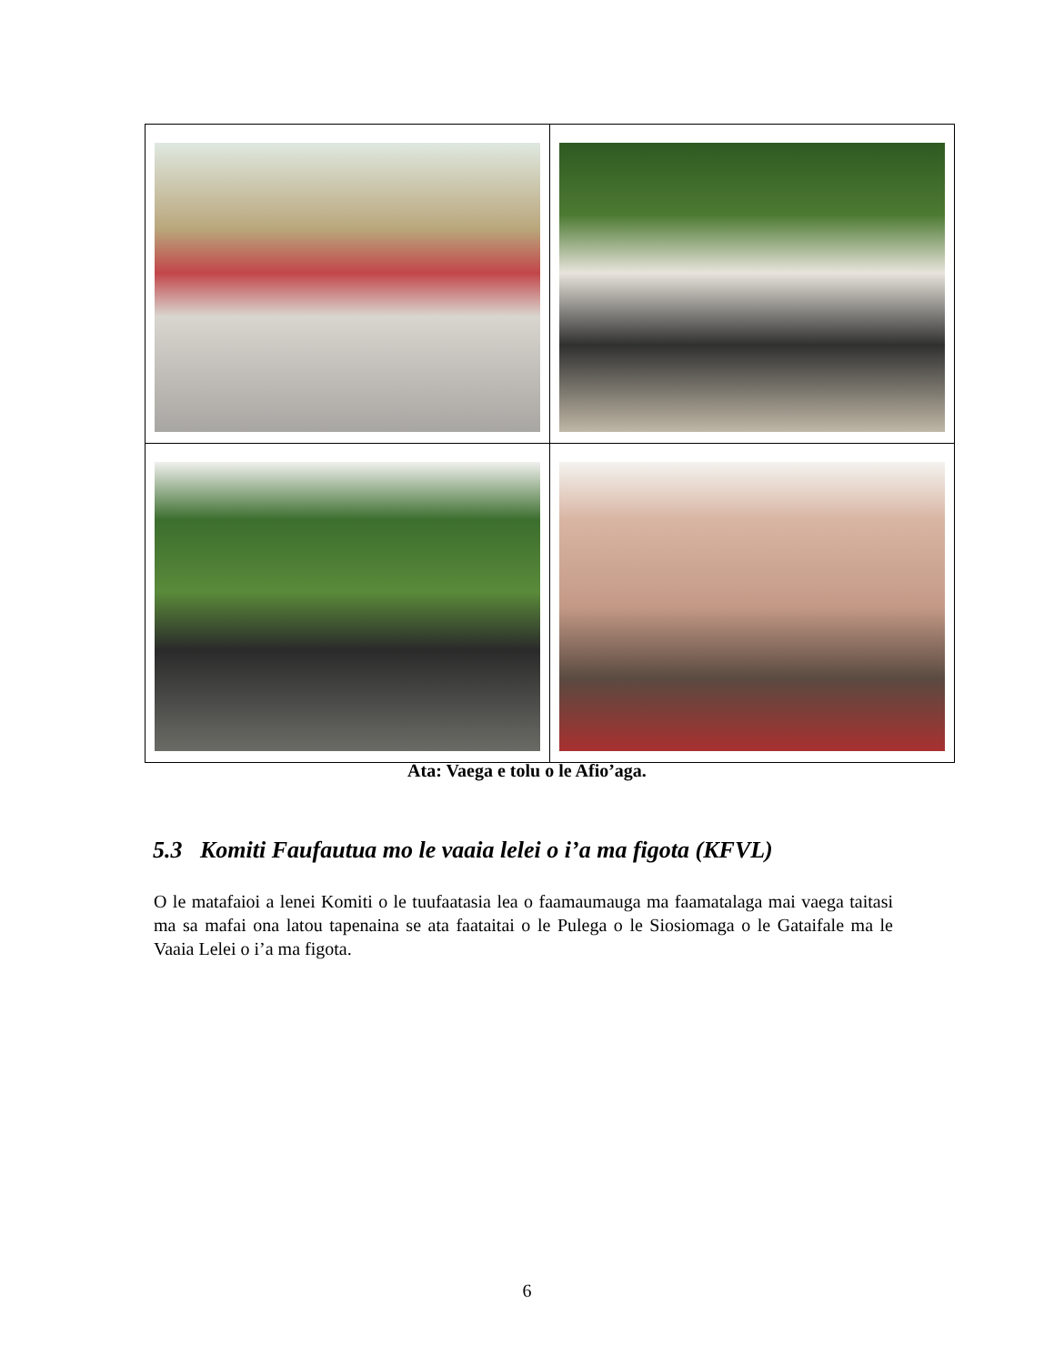Ata: Vaega e tolu o le Afio’aga.
5.3 Komiti Faufautua mo le vaaia lelei o i’a ma figota (KFVL)
O le matafaioi a lenei Komiti o le tuufaatasia lea o faamaumauga ma faamatalaga mai vaega taitasi ma sa mafai ona latou tapenaina se ata faataitai o le Pulega o le Siosiomaga o le Gataifale ma le Vaaia Lelei o i’a ma figota.
6